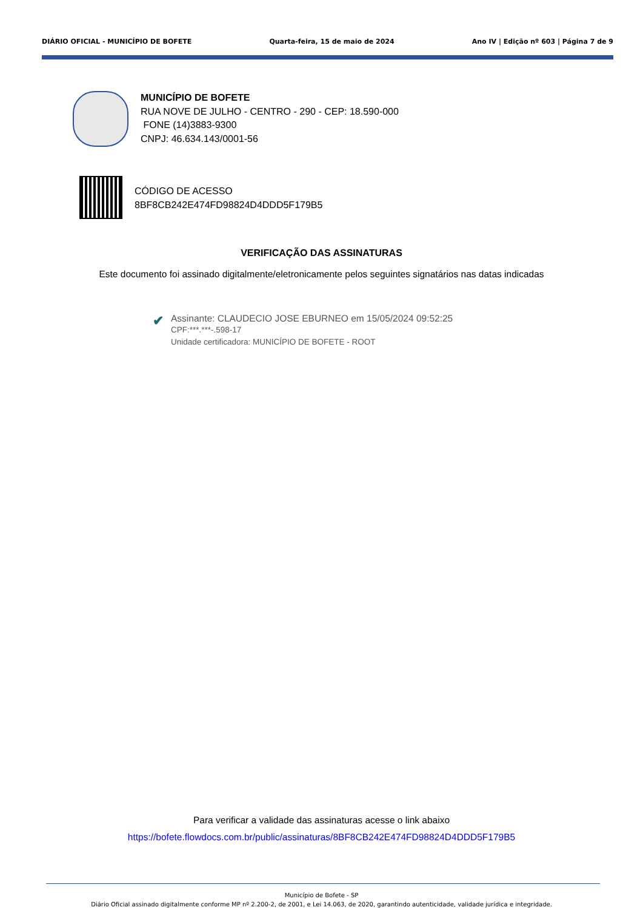DIÁRIO OFICIAL - MUNICÍPIO DE BOFETE Quarta-feira, 15 de maio de 2024 Ano IV | Edição nº 603 | Página 7 de 9
MUNICÍPIO DE BOFETE
RUA NOVE DE JULHO - CENTRO - 290 - CEP: 18.590-000
FONE (14)3883-9300
CNPJ: 46.634.143/0001-56
CÓDIGO DE ACESSO
8BF8CB242E474FD98824D4DDD5F179B5
VERIFICAÇÃO DAS ASSINATURAS
Este documento foi assinado digitalmente/eletronicamente pelos seguintes signatários nas datas indicadas
✔
Assinante: CLAUDECIO JOSE EBURNEO em 15/05/2024 09:52:25
CPF:***.***-.598-17
Unidade certificadora: MUNICÍPIO DE BOFETE - ROOT
Para verificar a validade das assinaturas acesse o link abaixo
https://bofete.flowdocs.com.br/public/assinaturas/8BF8CB242E474FD98824D4DDD5F179B5
Município de Bofete - SP
Diário Oficial assinado digitalmente conforme MP nº 2.200-2, de 2001, e Lei 14.063, de 2020, garantindo autenticidade, validade jurídica e integridade.